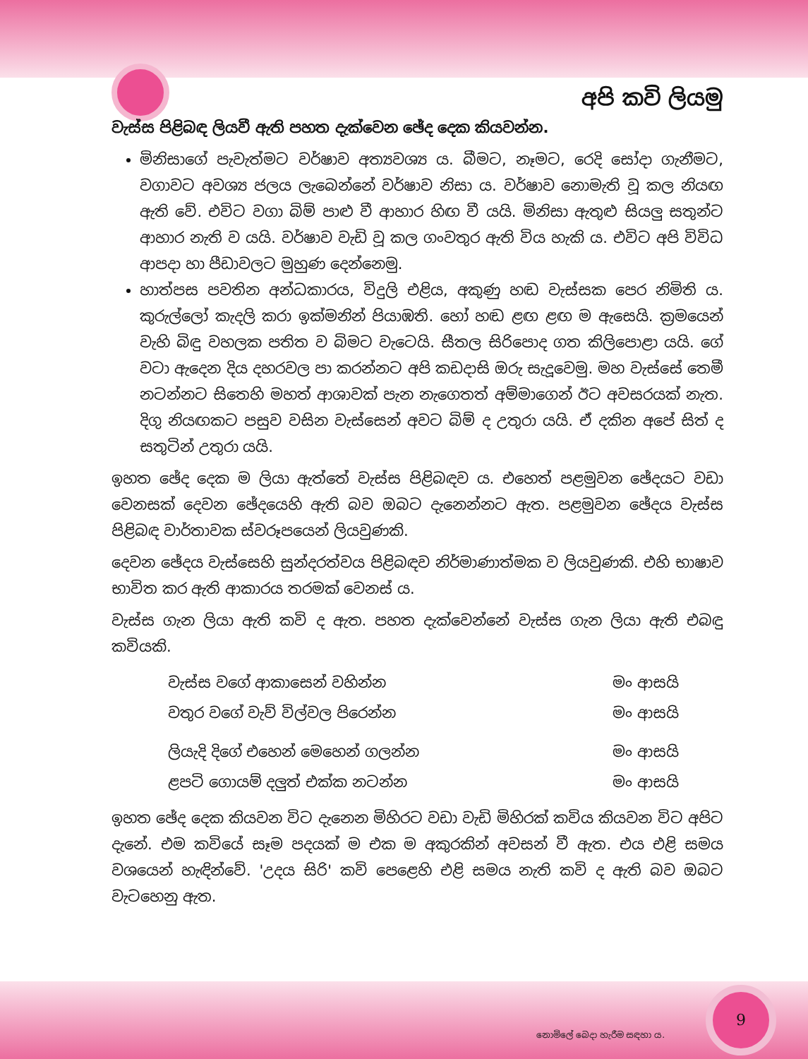අපි කවි ලියමු
වැස්ස පිළිබඳ ලියවී ඇති පහත දැක්වෙන ඡේද දෙක කියවන්න.
මිනිසාගේ පැවැත්මට වර්ෂාව අත්‍යවශ්‍ය ය. බීමට, නෑමට, රෙදි සෝදා ගැනීමට, වගාවට අවශ්‍ය ජලය ලැබෙන්නේ වර්ෂාව නිසා ය. වර්ෂාව නොමැති වූ කල නියඟ ඇති වේ. එවිට වගා බිම් පාළු වී ආහාර හිඟ වී යයි. මිනිසා ඇතුළු සියලු සතුන්ට ආහාර නැති ව යයි. වර්ෂාව වැඩි වූ කල ගංවතුර ඇති විය හැකි ය. එවිට අපි විවිධ ආපදා හා පීඩාවලට මුහුණ දෙන්නෙමු.
හාත්පස පවතින අන්ධකාරය, විදුලි එළිය, අකුණු හඬ වැස්සක පෙර නිමිති ය. කුරුල්ලෝ කැදලි කරා ඉක්මනින් පියාඹති. හෝ හඬ ළඟ ළඟ ම ඇසෙයි. ක්‍රමයෙන් වැහි බිඳු වහලක පතිත ව බිමට වැටෙයි. සීතල සිරිපොද ගත කිලිපොළා යයි. ගේ වටා ඇදෙන දිය දහරවල පා කරන්නට අපි කඩදාසි ඔරු සැදූවෙමු. මහ වැස්සේ තෙමී නටන්නට සිතෙහි මහත් ආශාවක් පැන නැගෙතත් අම්මාගෙන් ඊට අවසරයක් නැත. දිගු නියඟකට පසුව වසින වැස්සෙන් අවට බිම් ද උතුරා යයි. ඒ දකින අපේ සිත් ද සතුටින් උතුරා යයි.
ඉහත ඡේද දෙක ම ලියා ඇත්තේ වැස්ස පිළිබඳව ය. එහෙත් පළමුවන ඡේදයට වඩා වෙනසක් දෙවන ඡේදයෙහි ඇති බව ඔබට දැනෙන්නට ඇත. පළමුවන ඡේදය වැස්ස පිළිබඳ වාර්තාවක ස්වරූපයෙන් ලියවුණකි.
දෙවන ඡේදය වැස්සෙහි සුන්දරත්වය පිළිබඳව නිර්මාණාත්මක ව ලියවුණකි. එහි භාෂාව භාවිත කර ඇති ආකාරය තරමක් වෙනස් ය.
වැස්ස ගැන ලියා ඇති කවි ද ඇත. පහත දැක්වෙන්නේ වැස්ස ගැන ලියා ඇති එබඳු කවියකි.
| වැස්ස වගේ ආකාසෙන් වහින්න | මං ආසයි |
| වතුර වගේ වැව් විල්වල පිරෙන්න | මං ආසයි |
| ලියැදි දිගේ එහෙන් මෙහෙන් ගලන්න | මං ආසයි |
| ළපටි ගොයම් දලුත් එක්ක නටන්න | මං ආසයි |
ඉහත ඡේද දෙක කියවන විට දැනෙන මිහිරට වඩා වැඩි මිහිරක් කවිය කියවන විට අපිට දැනේ. එම කවියේ සෑම පදයක් ම එක ම අකුරකින් අවසන් වී ඇත. එය එළි සමය වශයෙන් හැඳින්වේ. 'උදය සිරි' කවි පෙළෙහි එළි සමය නැති කවි ද ඇති බව ඔබට වැටහෙනු ඇත.
9
නොමිලේ බෙදා හැරීම සඳහා ය.